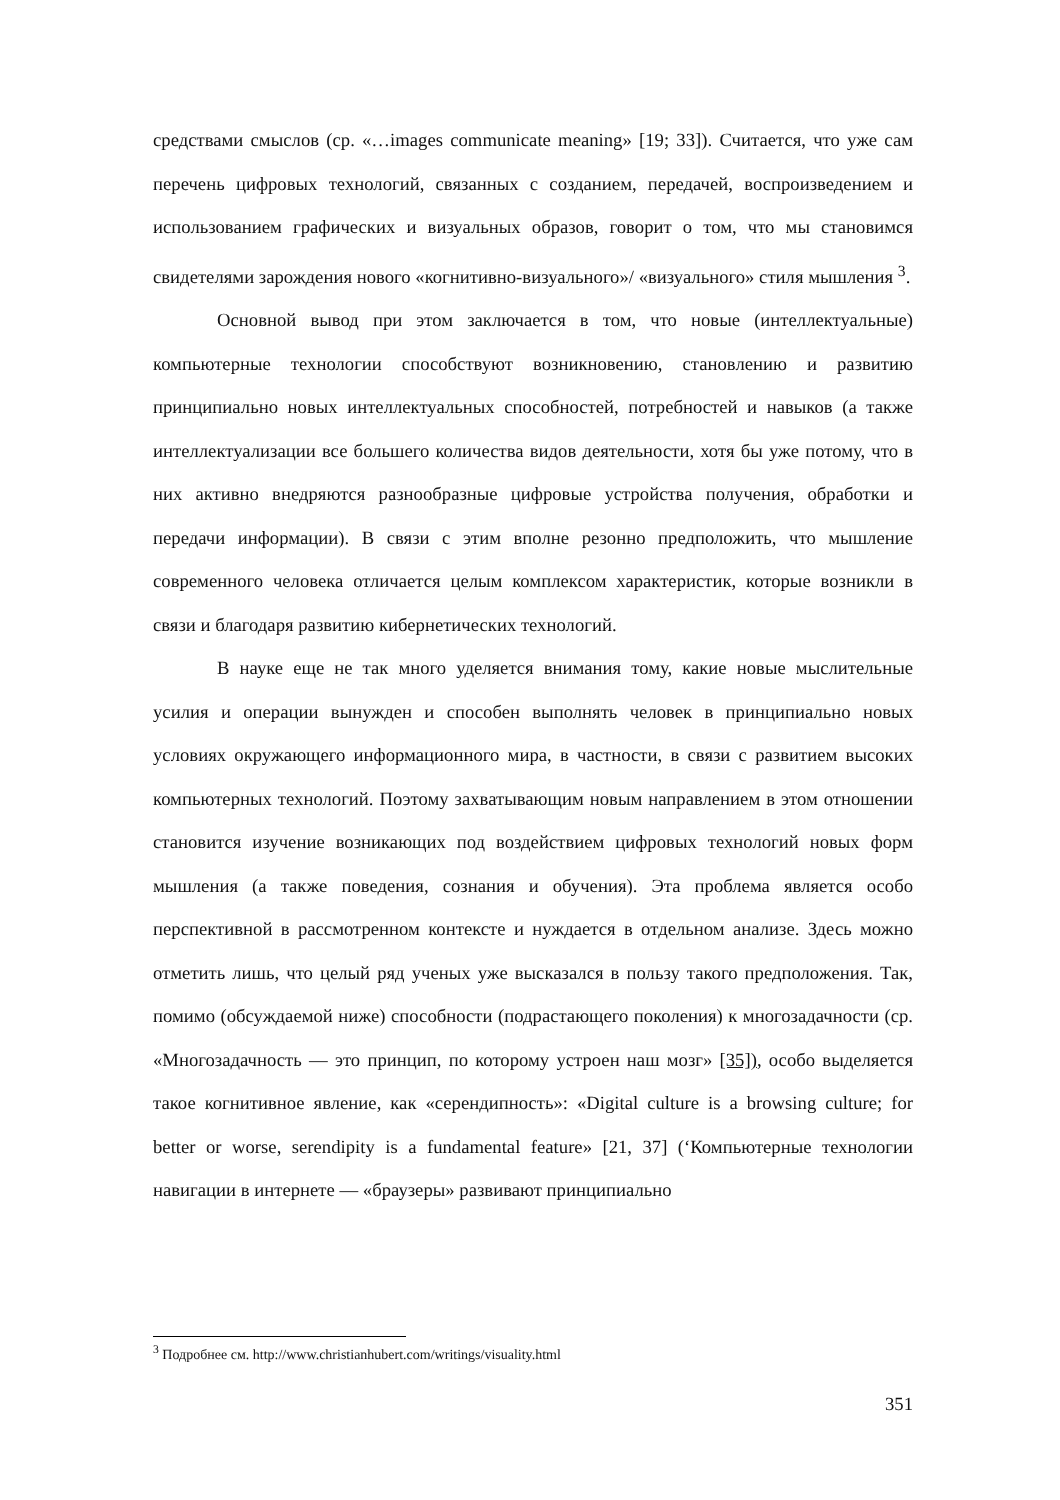средствами смыслов (ср. «…images communicate meaning» [19; 33]). Считается, что уже сам перечень цифровых технологий, связанных с созданием, передачей, воспроизведением и использованием графических и визуальных образов, говорит о том, что мы становимся свидетелями зарождения нового «когнитивно-визуального»/ «визуального» стиля мышления <sup>3</sup>.
Основной вывод при этом заключается в том, что новые (интеллектуальные) компьютерные технологии способствуют возникновению, становлению и развитию принципиально новых интеллектуальных способностей, потребностей и навыков (а также интеллектуализации все большего количества видов деятельности, хотя бы уже потому, что в них активно внедряются разнообразные цифровые устройства получения, обработки и передачи информации). В связи с этим вполне резонно предположить, что мышление современного человека отличается целым комплексом характеристик, которые возникли в связи и благодаря развитию кибернетических технологий.
В науке еще не так много уделяется внимания тому, какие новые мыслительные усилия и операции вынужден и способен выполнять человек в принципиально новых условиях окружающего информационного мира, в частности, в связи с развитием высоких компьютерных технологий. Поэтому захватывающим новым направлением в этом отношении становится изучение возникающих под воздействием цифровых технологий новых форм мышления (а также поведения, сознания и обучения). Эта проблема является особо перспективной в рассмотренном контексте и нуждается в отдельном анализе. Здесь можно отметить лишь, что целый ряд ученых уже высказался в пользу такого предположения. Так, помимо (обсуждаемой ниже) способности (подрастающего поколения) к многозадачности (ср. «Многозадачность — это принцип, по которому устроен наш мозг» [35]), особо выделяется такое когнитивное явление, как «серендипность»: «Digital culture is a browsing culture; for better or worse, serendipity is a fundamental feature» [21, 37] (‘Компьютерные технологии навигации в интернете — «браузеры» развивают принципиально
<sup>3</sup> Подробнее см. http://www.christianhubert.com/writings/visuality.html
351